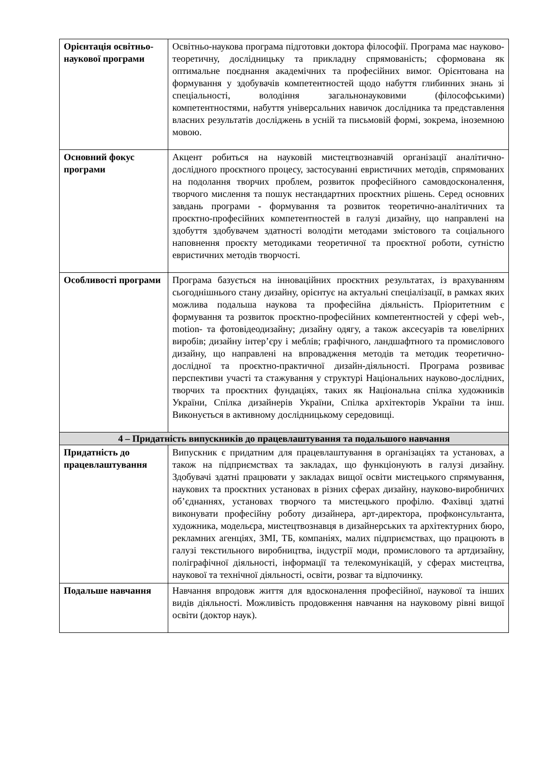| Орієнтація освітньо-наукової програми | Освітньо-наукова програма підготовки доктора філософії. Програма має науково-теоретичну, дослідницьку та прикладну спрямованість; сформована як оптимальне поєднання академічних та професійних вимог. Орієнтована на формування у здобувачів компетентностей щодо набуття глибинних знань зі спеціальності, володіння загальнонауковими (філософськими) компетентностями, набуття універсальних навичок дослідника та представлення власних результатів досліджень в усній та письмовій формі, зокрема, іноземною мовою. |
| Основний фокус програми | Акцент робиться на науковій мистецтвознавчій організації аналітично-дослідного проєктного процесу, застосуванні евристичних методів, спрямованих на подолання творчих проблем, розвиток професійного самовдосконалення, творчого мислення та пошук нестандартних проєктних рішень. Серед основних завдань програми - формування та розвиток теоретично-аналітичних та проєктно-професійних компетентностей в галузі дизайну, що направлені на здобуття здобувачем здатності володіти методами змістового та соціального наповнення проєкту методиками теоретичної та проєктної роботи, сутністю евристичних методів творчості. |
| Особливості програми | Програма базується на інноваційних проєктних результатах, із врахуванням сьогоднішнього стану дизайну, орієнтує на актуальні спеціалізації, в рамках яких можлива подальша наукова та професійна діяльність. Пріоритетним є формування та розвиток проєктно-професійних компетентностей у сфері web-, motion- та фотовідеодизайну; дизайну одягу, а також аксесуарів та ювелірних виробів; дизайну інтер’єру і меблів; графічного, ландшафтного та промислового дизайну, що направлені на впровадження методів та методик теоретично-дослідної та проєктно-практичної дизайн-діяльності. Програма розвиває перспективи участі та стажування у структурі Національних науково-дослідних, творчих та проєктних фундаціях, таких як Національна спілка художників України, Спілка дизайнерів України, Спілка архітекторів України та інш. Виконується в активному дослідницькому середовищі. |
| 4 – Придатність випускників до працевлаштування та подальшого навчання | |
| Придатність до працевлаштування | Випускник є придатним для працевлаштування в організаціях та установах, а також на підприємствах та закладах, що функціонують в галузі дизайну. Здобувачі здатні працювати у закладах вищої освіти мистецького спрямування, наукових та проєктних установах в різних сферах дизайну, науково-виробничих об’єднаннях, установах творчого та мистецького профілю. Фахівці здатні виконувати професійну роботу дизайнера, арт-директора, профконсультанта, художника, модельєра, мистецтвознавця в дизайнерських та архітектурних бюро, рекламних агенціях, ЗМІ, ТБ, компаніях, малих підприємствах, що працюють в галузі текстильного виробництва, індустрії моди, промислового та артдизайну, поліграфічної діяльності, інформації та телекомунікацій, у сферах мистецтва, наукової та технічної діяльності, освіти, розваг та відпочинку. |
| Подальше навчання | Навчання впродовж життя для вдосконалення професійної, наукової та інших видів діяльності. Можливість продовження навчання на науковому рівні вищої освіти (доктор наук). |